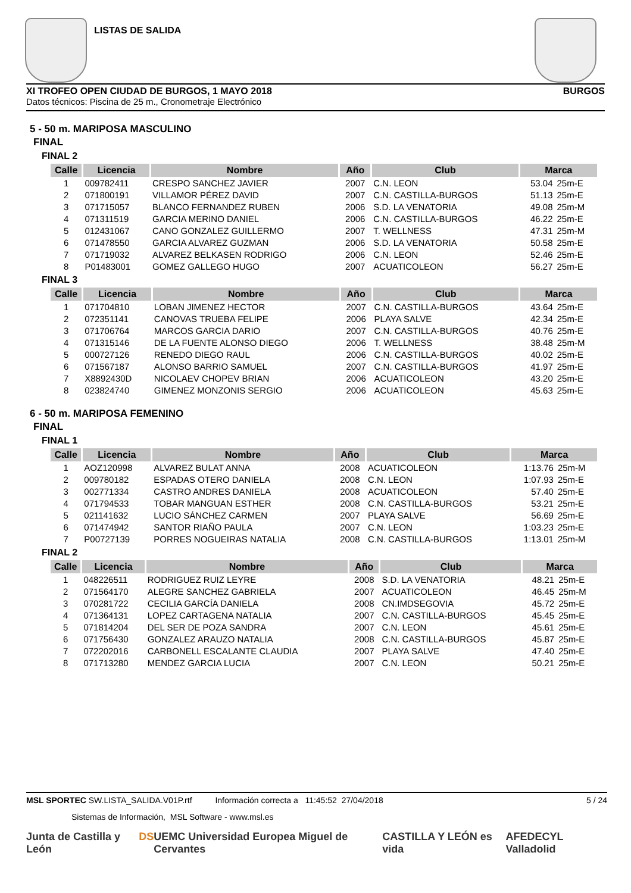LISTAS DE SALIDA
XI TROFEO OPEN CIUDAD DE BURGOS, 1 MAYO 2018 BURGOS
Datos técnicos: Piscina de 25 m., Cronometraje Electrónico
5 - 50 m. MARIPOSA MASCULINO
FINAL
FINAL 2
| Calle | Licencia | Nombre | Año | Club | Marca | |
| --- | --- | --- | --- | --- | --- | --- |
| 1 | 009782411 | CRESPO SANCHEZ JAVIER | 2007 | C.N. LEON | 53.04 | 25m-E |
| 2 | 071800191 | VILLAMOR PÉREZ DAVID | 2007 | C.N. CASTILLA-BURGOS | 51.13 | 25m-E |
| 3 | 071715057 | BLANCO FERNANDEZ RUBEN | 2006 | S.D. LA VENATORIA | 49.08 | 25m-M |
| 4 | 071311519 | GARCIA MERINO DANIEL | 2006 | C.N. CASTILLA-BURGOS | 46.22 | 25m-E |
| 5 | 012431067 | CANO GONZALEZ GUILLERMO | 2007 | T. WELLNESS | 47.31 | 25m-M |
| 6 | 071478550 | GARCIA ALVAREZ GUZMAN | 2006 | S.D. LA VENATORIA | 50.58 | 25m-E |
| 7 | 071719032 | ALVAREZ BELKASEN RODRIGO | 2006 | C.N. LEON | 52.46 | 25m-E |
| 8 | P01483001 | GOMEZ GALLEGO HUGO | 2007 | ACUATICOLEON | 56.27 | 25m-E |
FINAL 3
| Calle | Licencia | Nombre | Año | Club | Marca | |
| --- | --- | --- | --- | --- | --- | --- |
| 1 | 071704810 | LOBAN JIMENEZ HECTOR | 2007 | C.N. CASTILLA-BURGOS | 43.64 | 25m-E |
| 2 | 072351141 | CANOVAS TRUEBA FELIPE | 2006 | PLAYA SALVE | 42.34 | 25m-E |
| 3 | 071706764 | MARCOS GARCIA DARIO | 2007 | C.N. CASTILLA-BURGOS | 40.76 | 25m-E |
| 4 | 071315146 | DE LA FUENTE ALONSO DIEGO | 2006 | T. WELLNESS | 38.48 | 25m-M |
| 5 | 000727126 | RENEDO DIEGO RAUL | 2006 | C.N. CASTILLA-BURGOS | 40.02 | 25m-E |
| 6 | 071567187 | ALONSO BARRIO SAMUEL | 2007 | C.N. CASTILLA-BURGOS | 41.97 | 25m-E |
| 7 | X8892430D | NICOLAEV CHOPEV BRIAN | 2006 | ACUATICOLEON | 43.20 | 25m-E |
| 8 | 023824740 | GIMENEZ MONZONIS SERGIO | 2006 | ACUATICOLEON | 45.63 | 25m-E |
6 - 50 m. MARIPOSA FEMENINO
FINAL
FINAL 1
| Calle | Licencia | Nombre | Año | Club | Marca | |
| --- | --- | --- | --- | --- | --- | --- |
| 1 | AOZ120998 | ALVAREZ BULAT ANNA | 2008 | ACUATICOLEON | 1:13.76 | 25m-M |
| 2 | 009780182 | ESPADAS OTERO DANIELA | 2008 | C.N. LEON | 1:07.93 | 25m-E |
| 3 | 002771334 | CASTRO ANDRES DANIELA | 2008 | ACUATICOLEON | 57.40 | 25m-E |
| 4 | 071794533 | TOBAR MANGUAN ESTHER | 2008 | C.N. CASTILLA-BURGOS | 53.21 | 25m-E |
| 5 | 021141632 | LUCIO SÁNCHEZ CARMEN | 2007 | PLAYA SALVE | 56.69 | 25m-E |
| 6 | 071474942 | SANTOR RIAÑO PAULA | 2007 | C.N. LEON | 1:03.23 | 25m-E |
| 7 | P00727139 | PORRES NOGUEIRAS NATALIA | 2008 | C.N. CASTILLA-BURGOS | 1:13.01 | 25m-M |
FINAL 2
| Calle | Licencia | Nombre | Año | Club | Marca | |
| --- | --- | --- | --- | --- | --- | --- |
| 1 | 048226511 | RODRIGUEZ RUIZ LEYRE | 2008 | S.D. LA VENATORIA | 48.21 | 25m-E |
| 2 | 071564170 | ALEGRE SANCHEZ GABRIELA | 2007 | ACUATICOLEON | 46.45 | 25m-M |
| 3 | 070281722 | CECILIA GARCÍA DANIELA | 2008 | CN.IMDSEGOVIA | 45.72 | 25m-E |
| 4 | 071364131 | LOPEZ CARTAGENA NATALIA | 2007 | C.N. CASTILLA-BURGOS | 45.45 | 25m-E |
| 5 | 071814204 | DEL SER DE POZA SANDRA | 2007 | C.N. LEON | 45.61 | 25m-E |
| 6 | 071756430 | GONZALEZ ARAUZO NATALIA | 2008 | C.N. CASTILLA-BURGOS | 45.87 | 25m-E |
| 7 | 072202016 | CARBONELL ESCALANTE CLAUDIA | 2007 | PLAYA SALVE | 47.40 | 25m-E |
| 8 | 071713280 | MENDEZ GARCIA LUCIA | 2007 | C.N. LEON | 50.21 | 25m-E |
MSL SPORTEC SW.LISTA_SALIDA.V01P.rtf Información correcta a 11:45:52 27/04/2018 5 / 24
Sistemas de Información, MSL Software - www.msl.es
Junta de Castilla y León DS UEMC Universidad Europea Miguel de Cervantes CASTILLA Y LEÓN es vida AFEDECYL Valladolid